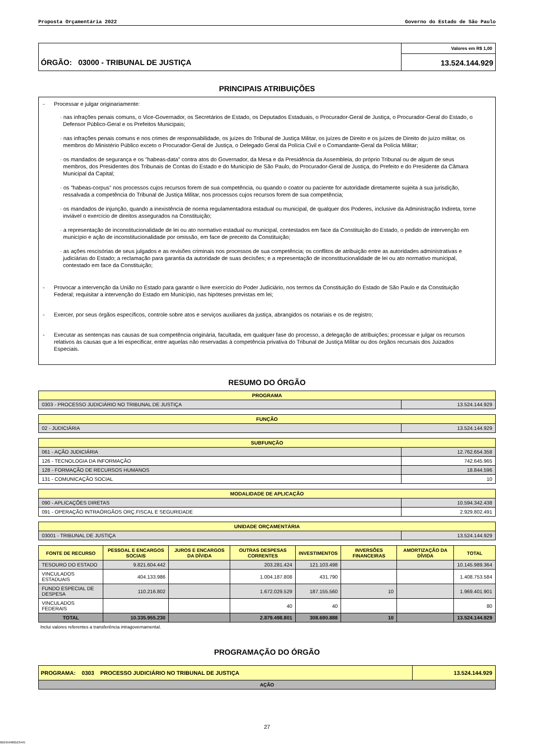Proposta Orçamentária 2022 Governo do Estado de São Paulo
ÓRGÃO: 03000 - TRIBUNAL DE JUSTIÇA
Valores em R$ 1,00
13.524.144.929
PRINCIPAIS ATRIBUIÇÕES
- Processar e julgar originariamente:
· nas infrações penais comuns, o Vice-Governador, os Secretários de Estado, os Deputados Estaduais, o Procurador-Geral de Justiça, o Procurador-Geral do Estado, o Defensor Público-Geral e os Prefeitos Municipais;
· nas infrações penais comuns e nos crimes de responsabilidade, os juízes do Tribunal de Justiça Militar, os juízes de Direito e os juízes de Direito do juízo militar, os membros do Ministério Público exceto o Procurador-Geral de Justiça, o Delegado Geral da Polícia Civil e o Comandante-Geral da Polícia Militar;
· os mandados de segurança e os "habeas-data" contra atos do Governador, da Mesa e da Presidência da Assembleia, do próprio Tribunal ou de algum de seus membros, dos Presidentes dos Tribunais de Contas do Estado e do Município de São Paulo, do Procurador-Geral de Justiça, do Prefeito e do Presidente da Câmara Municipal da Capital;
· os "habeas-corpus" nos processos cujos recursos forem de sua competência, ou quando o coator ou paciente for autoridade diretamente sujeita à sua jurisdição, ressalvada a competência do Tribunal de Justiça Militar, nos processos cujos recursos forem de sua competência;
· os mandados de injunção, quando a inexistência de norma regulamentadora estadual ou municipal, de qualquer dos Poderes, inclusive da Administração Indireta, torne inviável o exercício de direitos assegurados na Constituição;
· a representação de inconstitucionalidade de lei ou ato normativo estadual ou municipal, contestados em face da Constituição do Estado, o pedido de intervenção em município e ação de inconstitucionalidade por omissão, em face de preceito da Constituição;
· as ações rescisórias de seus julgados e as revisões criminais nos processos de sua competência; os conflitos de atribuição entre as autoridades administrativas e judiciárias do Estado; a reclamação para garantia da autoridade de suas decisões; e a representação de inconstitucionalidade de lei ou ato normativo municipal, contestado em face da Constituição;
- Provocar a intervenção da União no Estado para garantir o livre exercício do Poder Judiciário, nos termos da Constituição do Estado de São Paulo e da Constituição Federal; requisitar a intervenção do Estado em Município, nas hipóteses previstas em lei;
- Exercer, por seus órgãos específicos, controle sobre atos e serviços auxiliares da justiça, abrangidos os notariais e os de registro;
- Executar as sentenças nas causas de sua competência originária, facultada, em qualquer fase do processo, a delegação de atribuições; processar e julgar os recursos relativos às causas que a lei especificar, entre aquelas não reservadas à competência privativa do Tribunal de Justiça Militar ou dos órgãos recursais dos Juizados Especiais.
RESUMO DO ÓRGÃO
| PROGRAMA | |
| --- | --- |
| 0303 - PROCESSO JUDICIÁRIO NO TRIBUNAL DE JUSTIÇA | 13.524.144.929 |
| FUNÇÃO | |
| --- | --- |
| 02 - JUDICIÁRIA | 13.524.144.929 |
| SUBFUNÇÃO | |
| --- | --- |
| 061 - AÇÃO JUDICIÁRIA | 12.762.654.358 |
| 126 - TECNOLOGIA DA INFORMAÇÃO | 742.645.965 |
| 128 - FORMAÇÃO DE RECURSOS HUMANOS | 18.844.596 |
| 131 - COMUNICAÇÃO SOCIAL | 10 |
| MODALIDADE DE APLICAÇÃO | |
| --- | --- |
| 090 - APLICAÇÕES DIRETAS | 10.594.342.438 |
| 091 - OPERAÇÃO INTRAÓRGÃOS ORÇ.FISCAL E SEGURIDADE | 2.929.802.491 |
| UNIDADE ORÇAMENTÁRIA | |
| --- | --- |
| 03001 - TRIBUNAL DE JUSTIÇA | 13.524.144.929 |
| FONTE DE RECURSO | PESSOAL E ENCARGOS SOCIAIS | JUROS E ENCARGOS DA DÍVIDA | OUTRAS DESPESAS CORRENTES | INVESTIMENTOS | INVERSÕES FINANCEIRAS | AMORTIZAÇÃO DA DÍVIDA | TOTAL |
| --- | --- | --- | --- | --- | --- | --- | --- |
| TESOURO DO ESTADO | 9.821.604.442 | | 203.281.424 | 121.103.498 | | | 10.145.989.364 |
| VINCULADOS ESTADUAIS | 404.133.986 | | 1.004.187.808 | 431.790 | | | 1.408.753.584 |
| FUNDO ESPECIAL DE DESPESA | 110.216.802 | | 1.672.029.529 | 187.155.560 | 10 | | 1.969.401.901 |
| VINCULADOS FEDERAIS | | | 40 | 40 | | | 80 |
| TOTAL | 10.335.955.230 | | 2.879.498.801 | 308.690.888 | 10 | | 13.524.144.929 |
Inclui valores referentes a transferência intragovernamental.
PROGRAMAÇÃO DO ÓRGÃO
| PROGRAMA: 0303 PROCESSO JUDICIÁRIO NO TRIBUNAL DE JUSTIÇA | 13.524.144.929 |
| --- | --- |
| AÇÃO | |
27
002459488163445